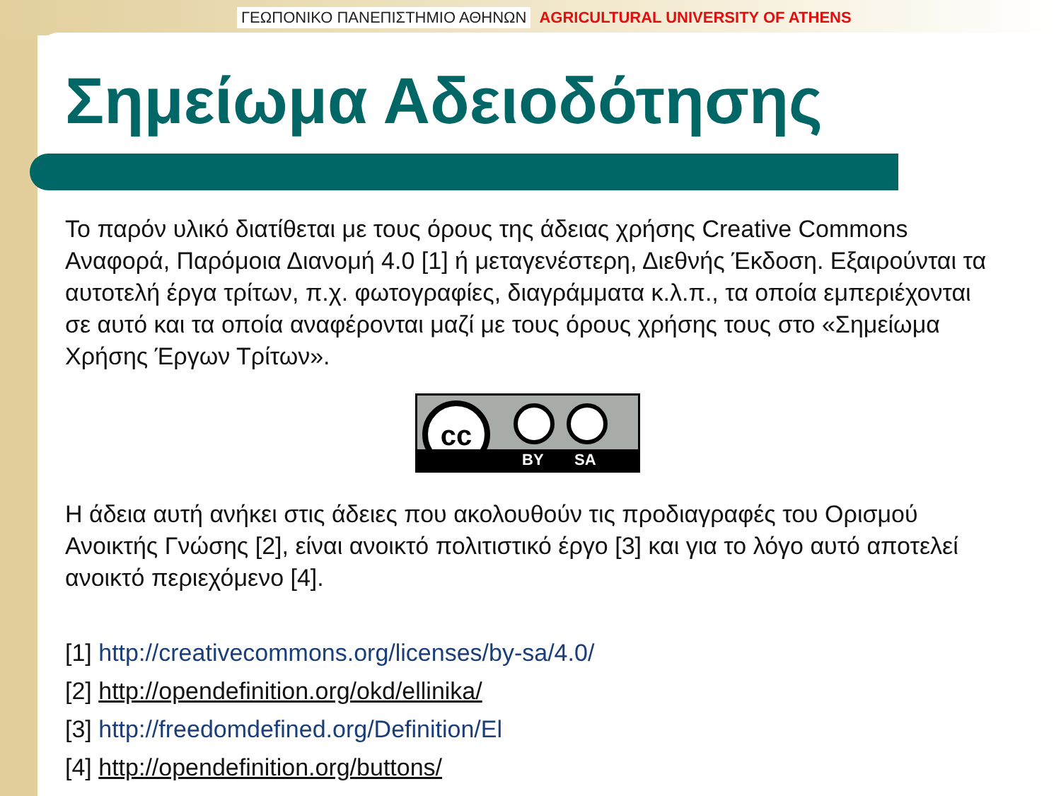ΓΕΩΠΟΝΙΚΟ ΠΑΝΕΠΙΣΤΗΜΙΟ ΑΘΗΝΩΝ AGRICULTURAL UNIVERSITY OF ATHENS
Σημείωμα Αδειοδότησης
Το παρόν υλικό διατίθεται με τους όρους της άδειας χρήσης Creative Commons Αναφορά, Παρόμοια Διανομή 4.0 [1] ή μεταγενέστερη, Διεθνής Έκδοση. Εξαιρούνται τα αυτοτελή έργα τρίτων, π.χ. φωτογραφίες, διαγράμματα κ.λ.π., τα οποία εμπεριέχονται σε αυτό και τα οποία αναφέρονται μαζί με τους όρους χρήσης τους στο «Σημείωμα Χρήσης Έργων Τρίτων».
cc
BY SA
Η άδεια αυτή ανήκει στις άδειες που ακολουθούν τις προδιαγραφές του Ορισμού Ανοικτής Γνώσης [2], είναι ανοικτό πολιτιστικό έργο [3] και για το λόγο αυτό αποτελεί ανοικτό περιεχόμενο [4].
[1] http://creativecommons.org/licenses/by-sa/4.0/
[2] http://opendefinition.org/okd/ellinika/
[3] http://freedomdefined.org/Definition/El
[4] http://opendefinition.org/buttons/